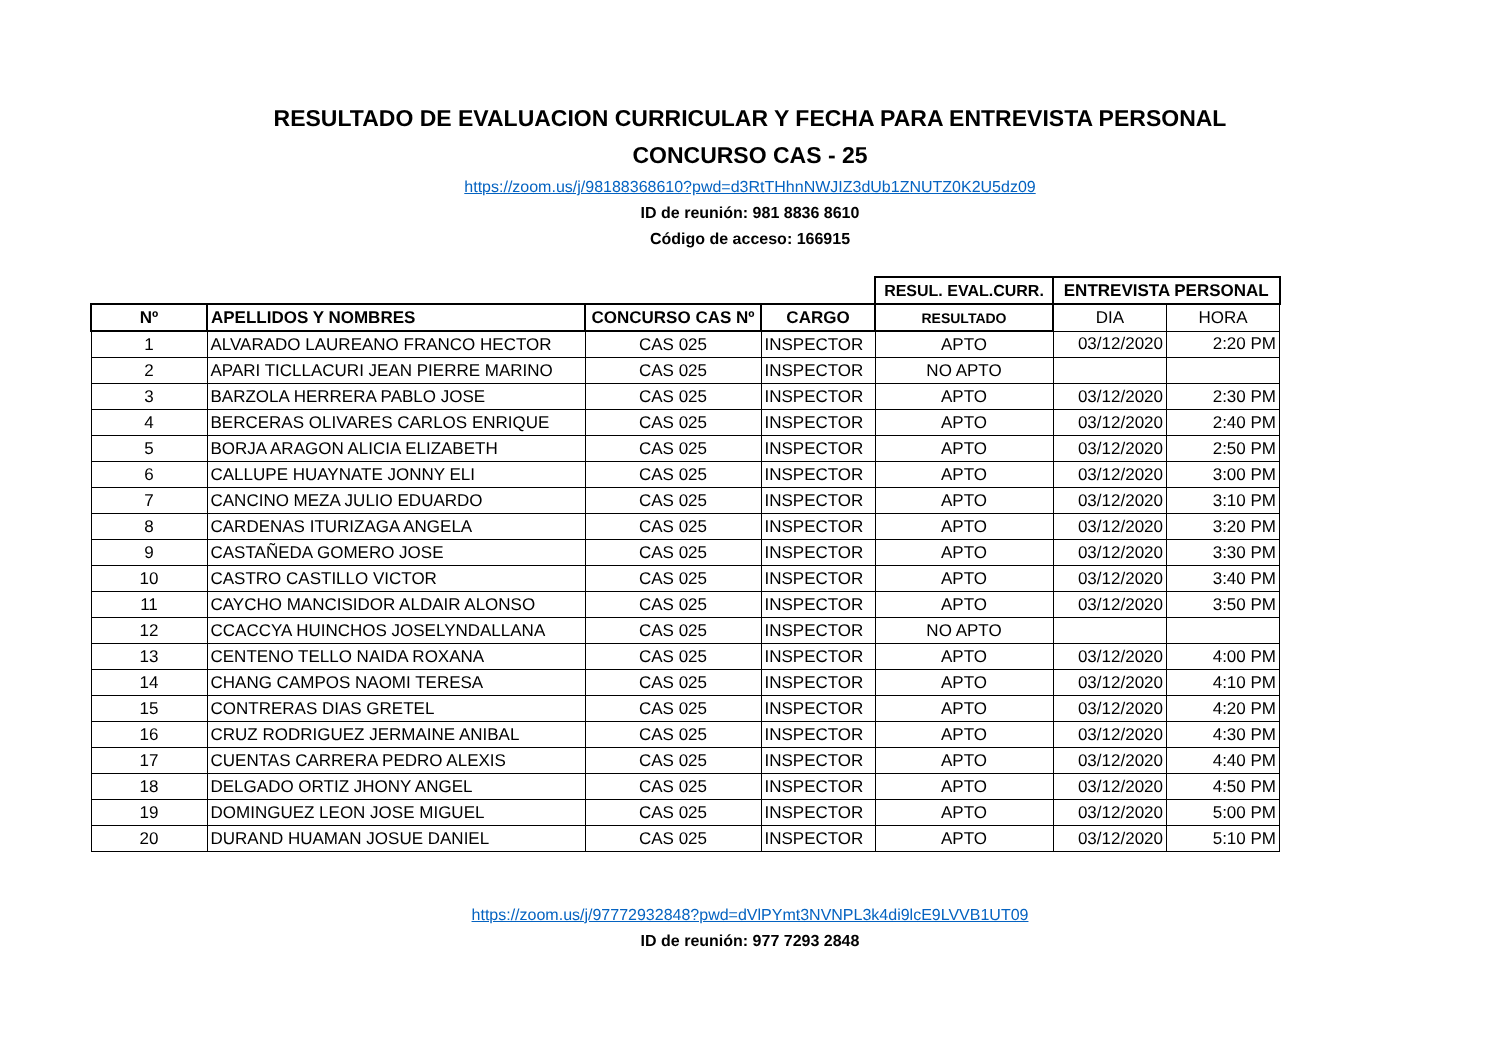RESULTADO DE EVALUACION CURRICULAR Y FECHA PARA ENTREVISTA PERSONAL
CONCURSO CAS - 25
https://zoom.us/j/98188368610?pwd=d3RtTHhnNWJIZ3dUb1ZNUTZ0K2U5dz09
ID de reunión: 981 8836 8610
Código de acceso: 166915
| | | | | RESUL. EVAL.CURR. | ENTREVISTA PERSONAL | |
| Nº | APELLIDOS Y NOMBRES | CONCURSO CAS Nº | CARGO | RESULTADO | DIA | HORA |
| 1 | ALVARADO LAUREANO FRANCO HECTOR | CAS 025 | INSPECTOR | APTO | 03/12/2020 | 2:20 PM |
| 2 | APARI TICLLACURI JEAN PIERRE MARINO | CAS 025 | INSPECTOR | NO APTO | | |
| 3 | BARZOLA HERRERA PABLO JOSE | CAS 025 | INSPECTOR | APTO | 03/12/2020 | 2:30 PM |
| 4 | BERCERAS OLIVARES CARLOS ENRIQUE | CAS 025 | INSPECTOR | APTO | 03/12/2020 | 2:40 PM |
| 5 | BORJA ARAGON ALICIA ELIZABETH | CAS 025 | INSPECTOR | APTO | 03/12/2020 | 2:50 PM |
| 6 | CALLUPE HUAYNATE JONNY ELI | CAS 025 | INSPECTOR | APTO | 03/12/2020 | 3:00 PM |
| 7 | CANCINO MEZA JULIO EDUARDO | CAS 025 | INSPECTOR | APTO | 03/12/2020 | 3:10 PM |
| 8 | CARDENAS ITURIZAGA ANGELA | CAS 025 | INSPECTOR | APTO | 03/12/2020 | 3:20 PM |
| 9 | CASTAÑEDA GOMERO JOSE | CAS 025 | INSPECTOR | APTO | 03/12/2020 | 3:30 PM |
| 10 | CASTRO CASTILLO VICTOR | CAS 025 | INSPECTOR | APTO | 03/12/2020 | 3:40 PM |
| 11 | CAYCHO MANCISIDOR ALDAIR ALONSO | CAS 025 | INSPECTOR | APTO | 03/12/2020 | 3:50 PM |
| 12 | CCACCYA HUINCHOS JOSELYNDALLANA | CAS 025 | INSPECTOR | NO APTO | | |
| 13 | CENTENO TELLO NAIDA ROXANA | CAS 025 | INSPECTOR | APTO | 03/12/2020 | 4:00 PM |
| 14 | CHANG CAMPOS NAOMI TERESA | CAS 025 | INSPECTOR | APTO | 03/12/2020 | 4:10 PM |
| 15 | CONTRERAS DIAS GRETEL | CAS 025 | INSPECTOR | APTO | 03/12/2020 | 4:20 PM |
| 16 | CRUZ RODRIGUEZ JERMAINE ANIBAL | CAS 025 | INSPECTOR | APTO | 03/12/2020 | 4:30 PM |
| 17 | CUENTAS CARRERA PEDRO ALEXIS | CAS 025 | INSPECTOR | APTO | 03/12/2020 | 4:40 PM |
| 18 | DELGADO ORTIZ JHONY ANGEL | CAS 025 | INSPECTOR | APTO | 03/12/2020 | 4:50 PM |
| 19 | DOMINGUEZ LEON JOSE MIGUEL | CAS 025 | INSPECTOR | APTO | 03/12/2020 | 5:00 PM |
| 20 | DURAND HUAMAN JOSUE DANIEL | CAS 025 | INSPECTOR | APTO | 03/12/2020 | 5:10 PM |
https://zoom.us/j/97772932848?pwd=dVlPYmt3NVNPL3k4di9lcE9LVVB1UT09
ID de reunión: 977 7293 2848